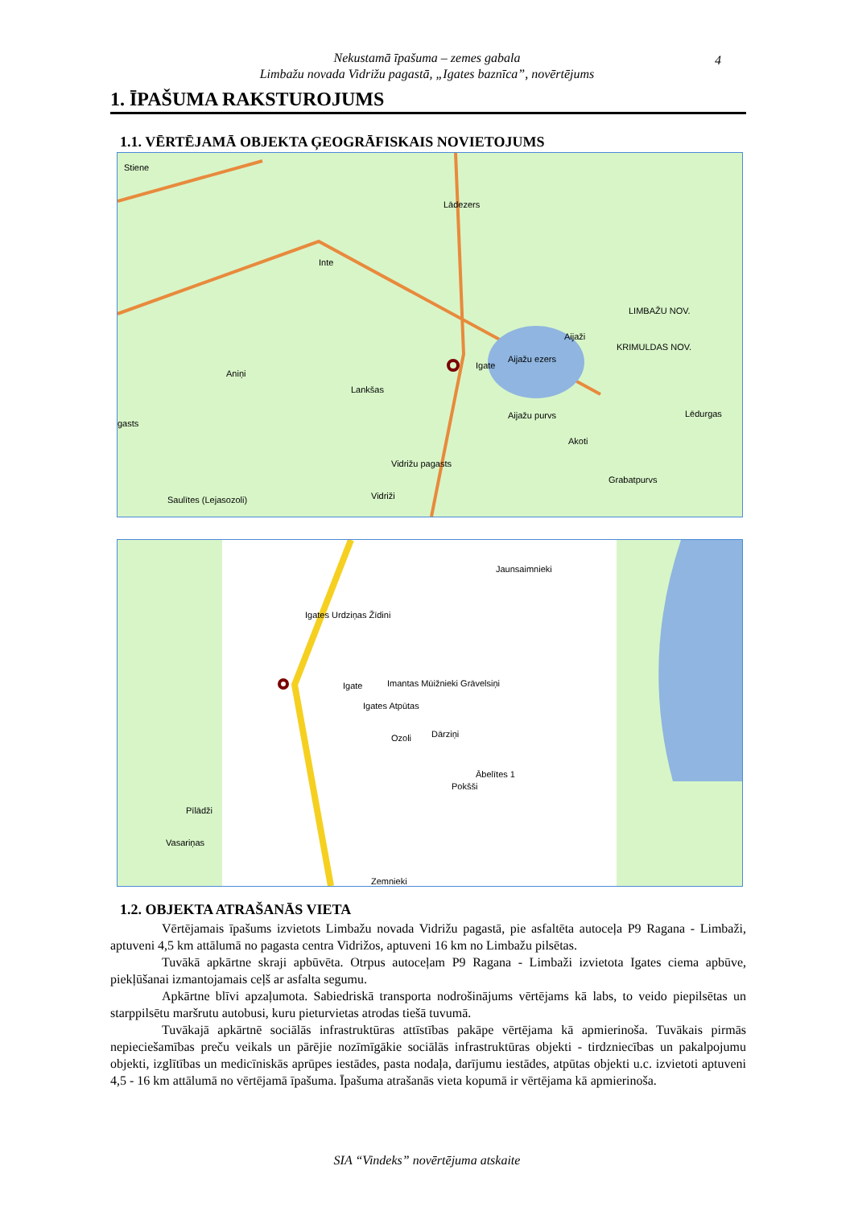Nekustamā īpašuma – zemes gabala
Limbažu novada Vidrižu pagastā, „Igates baznīca”, novērtējums
4
1. ĪPAŠUMA RAKSTUROJUMS
1.1. VĒRTĒJAMĀ OBJEKTA ĢEOGRĀFISKAIS NOVIETOJUMS
Stiene
Lādezers
Inte
LIMBAŽU NOV.
KRIMULDAS NOV.
Aijaži
Igate
Aijažu ezers
Aniņi
Lankšas
Aijažu purvs Lēdurgas
gasts
Akoti
Vidrižu pagasts
Grabatpurvs
Vidriži Saulītes (Lejasozoli)
Jaunsaimnieki
Igates Urdziņas Žīdini
Igate Imantas Mūižnieki Grāvelsiņi
Igates Atpūtas
Ozoli Dārziņi
Ābelītes 1
Pokšši
Pīlādži
Vasariņas
Zemnieki
1.2. OBJEKTA ATRAŠANĀS VIETA
Vērtējamais īpašums izvietots Limbažu novada Vidrižu pagastā, pie asfaltēta autoceļa P9 Ragana - Limbaži, aptuveni 4,5 km attālumā no pagasta centra Vidrižos, aptuveni 16 km no Limbažu pilsētas.
Tuvākā apkārtne skraji apbūvēta. Otrpus autoceļam P9 Ragana - Limbaži izvietota Igates ciema apbūve, piekļūšanai izmantojamais ceļš ar asfalta segumu.
Apkārtne blīvi apzaļumota. Sabiedriskā transporta nodrošinājums vērtējams kā labs, to veido piepilsētas un starppilsētu maršrutu autobusi, kuru pieturvietas atrodas tiešā tuvumā.
Tuvākajā apkārtnē sociālās infrastruktūras attīstības pakāpe vērtējama kā apmierinoša. Tuvākais pirmās nepieciešamības preču veikals un pārējie nozīmīgākie sociālās infrastruktūras objekti - tirdzniecības un pakalpojumu objekti, izglītības un medicīniskās aprūpes iestādes, pasta nodaļa, darījumu iestādes, atpūtas objekti u.c. izvietoti aptuveni 4,5 - 16 km attālumā no vērtējamā īpašuma. Īpašuma atrašanās vieta kopumā ir vērtējama kā apmierinoša.
SIA “Vindeks” novērtējuma atskaite